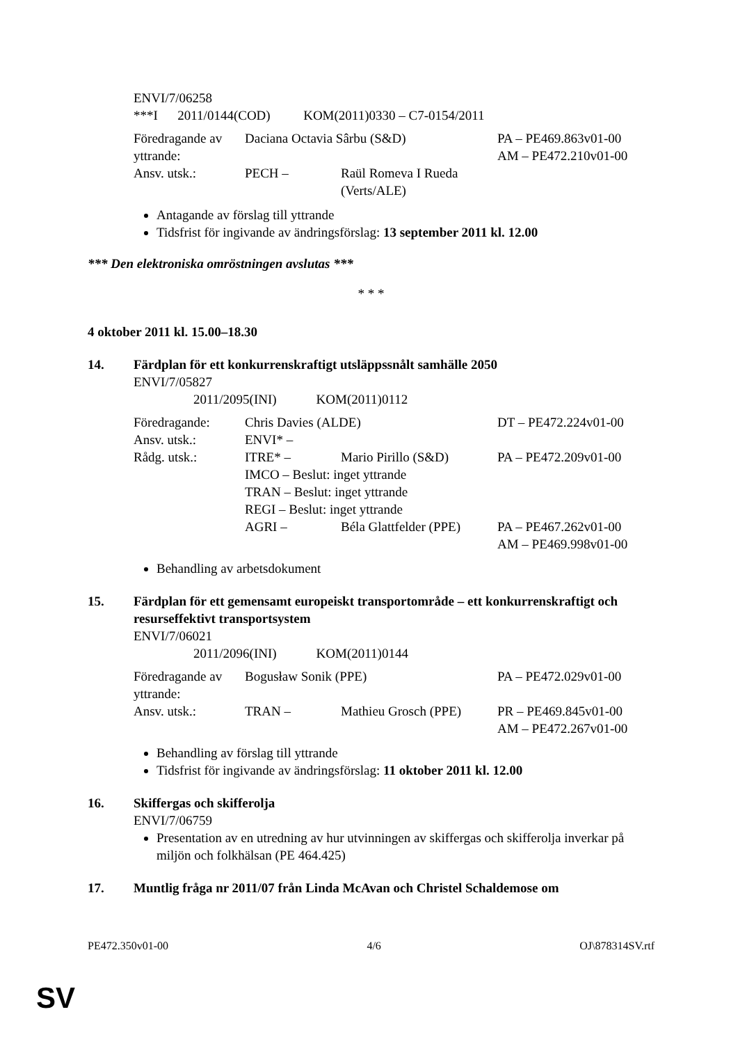ENVI/7/06258
***I 2011/0144(COD) KOM(2011)0330 – C7-0154/2011
| Föredragande av yttrande: | Daciana Octavia Sârbu (S&D) | | PA – PE469.863v01-00 AM – PE472.210v01-00 |
| Ansv. utsk.: | PECH – | Raül Romeva I Rueda (Verts/ALE) | |
Antagande av förslag till yttrande
Tidsfrist för ingivande av ändringsförslag: 13 september 2011 kl. 12.00
*** Den elektroniska omröstningen avslutas ***
* * *
4 oktober 2011 kl. 15.00–18.30
14. Färdplan för ett konkurrenskraftigt utsläppssnålt samhälle 2050
ENVI/7/05827
2011/2095(INI) KOM(2011)0112
| Föredragande: | Chris Davies (ALDE) | | DT – PE472.224v01-00 |
| Ansv. utsk.: | ENVI* – | | |
| Rådg. utsk.: | ITRE* – | Mario Pirillo (S&D) | PA – PE472.209v01-00 |
| | IMCO – Beslut: inget yttrande | | |
| | TRAN – Beslut: inget yttrande | | |
| | REGI – Beslut: inget yttrande | | |
| | AGRI – | Béla Glattfelder (PPE) | PA – PE467.262v01-00 AM – PE469.998v01-00 |
Behandling av arbetsdokument
15. Färdplan för ett gemensamt europeiskt transportområde – ett konkurrenskraftigt och resurseffektivt transportsystem
ENVI/7/06021
2011/2096(INI) KOM(2011)0144
| Föredragande av yttrande: | Bogusław Sonik (PPE) | | PA – PE472.029v01-00 |
| Ansv. utsk.: | TRAN – | Mathieu Grosch (PPE) | PR – PE469.845v01-00 AM – PE472.267v01-00 |
Behandling av förslag till yttrande
Tidsfrist för ingivande av ändringsförslag: 11 oktober 2011 kl. 12.00
16. Skiffergas och skifferolja
ENVI/7/06759
Presentation av en utredning av hur utvinningen av skiffergas och skifferolja inverkar på miljön och folkhälsan (PE 464.425)
17. Muntlig fråga nr 2011/07 från Linda McAvan och Christel Schaldemose om
PE472.350v01-00 4/6 OJ\878314SV.rtf
SV